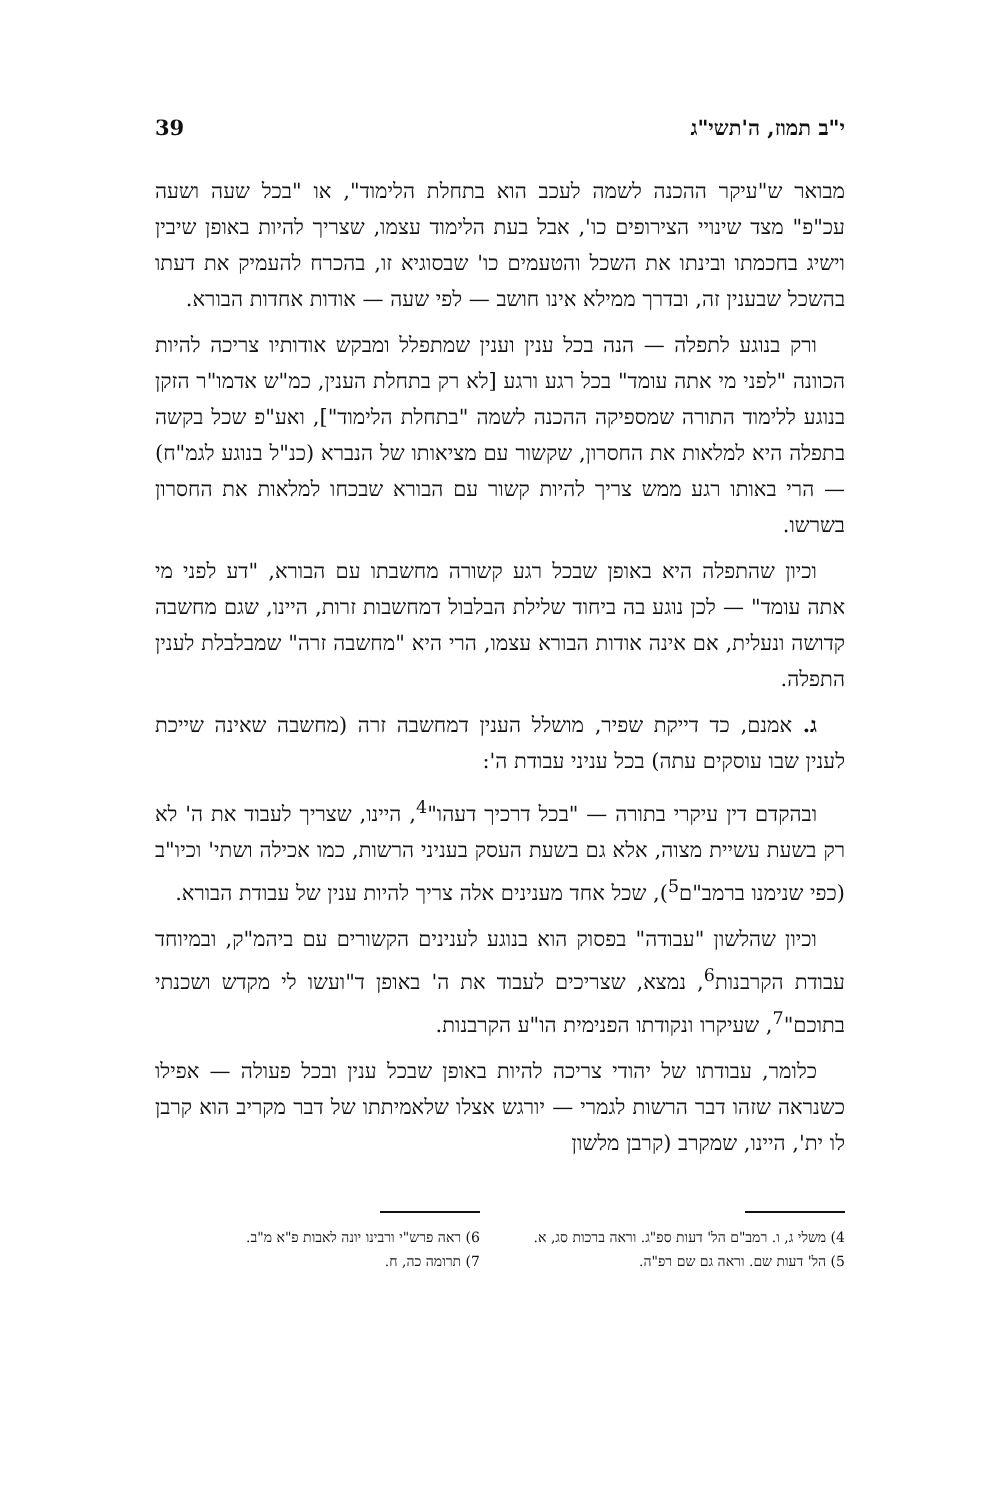י"ב תמוז, ה'תשי"ג 39
מבואר ש"עיקר ההכנה לשמה לעכב הוא בתחלת הלימוד", או "בכל שעה ושעה עכ"פ" מצד שינויי הצירופים כו', אבל בעת הלימוד עצמו, שצריך להיות באופן שיבין וישיג בחכמתו ובינתו את השכל והטעמים כו' שבסוגיא זו, בהכרח להעמיק את דעתו בהשכל שבענין זה, ובדרך ממילא אינו חושב — לפי שעה — אודות אחדות הבורא.
ורק בנוגע לתפלה — הנה בכל ענין וענין שמתפלל ומבקש אודותיו צריכה להיות הכוונה "לפני מי אתה עומד" בכל רגע ורגע [לא רק בתחלת הענין, כמ"ש אדמו"ר הזקן בנוגע ללימוד התורה שמספיקה ההכנה לשמה "בתחלת הלימוד"], ואע"פ שכל בקשה בתפלה היא למלאות את החסרון, שקשור עם מציאותו של הנברא (כנ"ל בנוגע לגמ"ח) — הרי באותו רגע ממש צריך להיות קשור עם הבורא שבכחו למלאות את החסרון בשרשו.
וכיון שהתפלה היא באופן שבכל רגע קשורה מחשבתו עם הבורא, "דע לפני מי אתה עומד" — לכן נוגע בה ביחוד שלילת הבלבול דמחשבות זרות, היינו, שגם מחשבה קדושה ונעלית, אם אינה אודות הבורא עצמו, הרי היא "מחשבה זרה" שמבלבלת לענין התפלה.
ג. אמנם, כד דייקת שפיר, מושלל הענין דמחשבה זרה (מחשבה שאינה שייכת לענין שבו עוסקים עתה) בכל עניני עבודת ה':
ובהקדם דין עיקרי בתורה — "בכל דרכיך דעהו"<sup>4</sup>, היינו, שצריך לעבוד את ה' לא רק בשעת עשיית מצוה, אלא גם בשעת העסק בעניני הרשות, כמו אכילה ושתי' וכיו"ב (כפי שנימנו ברמב"ם<sup>5</sup>), שכל אחד מענינים אלה צריך להיות ענין של עבודת הבורא.
וכיון שהלשון "עבודה" בפסוק הוא בנוגע לענינים הקשורים עם ביהמ"ק, ובמיוחד עבודת הקרבנות<sup>6</sup>, נמצא, שצריכים לעבוד את ה' באופן ד"ועשו לי מקדש ושכנתי בתוכם"<sup>7</sup>, שעיקרו ונקודתו הפנימית הו"ע הקרבנות.
כלומר, עבודתו של יהודי צריכה להיות באופן שבכל ענין ובכל פעולה — אפילו כשנראה שזהו דבר הרשות לגמרי — יורגש אצלו שלאמיתתו של דבר מקריב הוא קרבן לו ית', היינו, שמקרב (קרבן מלשון
4) משלי ג, ו. רמב"ם הל' דעות ספ"ג. וראה ברכות סג, א.
5) הל' דעות שם. וראה גם שם רפ"ה.
6) ראה פרש"י ורבינו יונה לאבות פ"א מ"ב.
7) תרומה כה, ח.